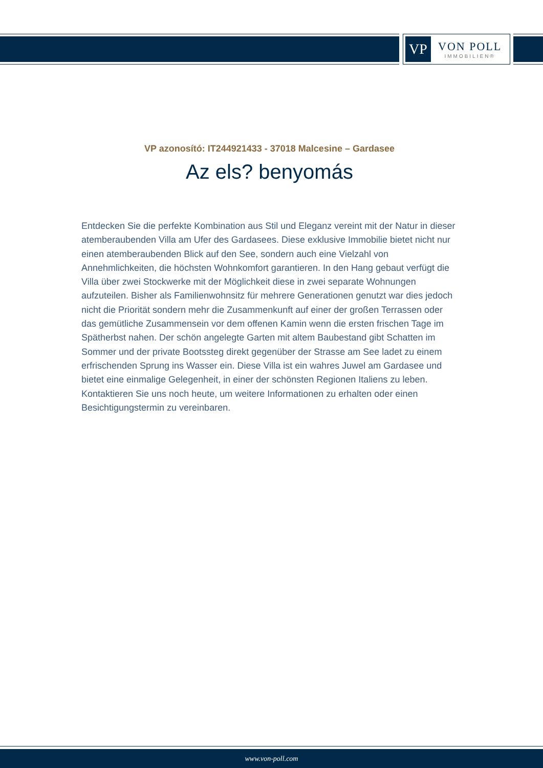VP
VON POLL
IMMOBILIEN®
VP azonosító: IT244921433 - 37018 Malcesine – Gardasee
Az els? benyomás
Entdecken Sie die perfekte Kombination aus Stil und Eleganz vereint mit der Natur in dieser atemberaubenden Villa am Ufer des Gardasees. Diese exklusive Immobilie bietet nicht nur einen atemberaubenden Blick auf den See, sondern auch eine Vielzahl von Annehmlichkeiten, die höchsten Wohnkomfort garantieren. In den Hang gebaut verfügt die Villa über zwei Stockwerke mit der Möglichkeit diese in zwei separate Wohnungen aufzuteilen. Bisher als Familienwohnsitz für mehrere Generationen genutzt war dies jedoch nicht die Priorität sondern mehr die Zusammenkunft auf einer der großen Terrassen oder das gemütliche Zusammensein vor dem offenen Kamin wenn die ersten frischen Tage im Spätherbst nahen. Der schön angelegte Garten mit altem Baubestand gibt Schatten im Sommer und der private Bootssteg direkt gegenüber der Strasse am See ladet zu einem erfrischenden Sprung ins Wasser ein. Diese Villa ist ein wahres Juwel am Gardasee und bietet eine einmalige Gelegenheit, in einer der schönsten Regionen Italiens zu leben. Kontaktieren Sie uns noch heute, um weitere Informationen zu erhalten oder einen Besichtigungstermin zu vereinbaren.
www.von-poll.com